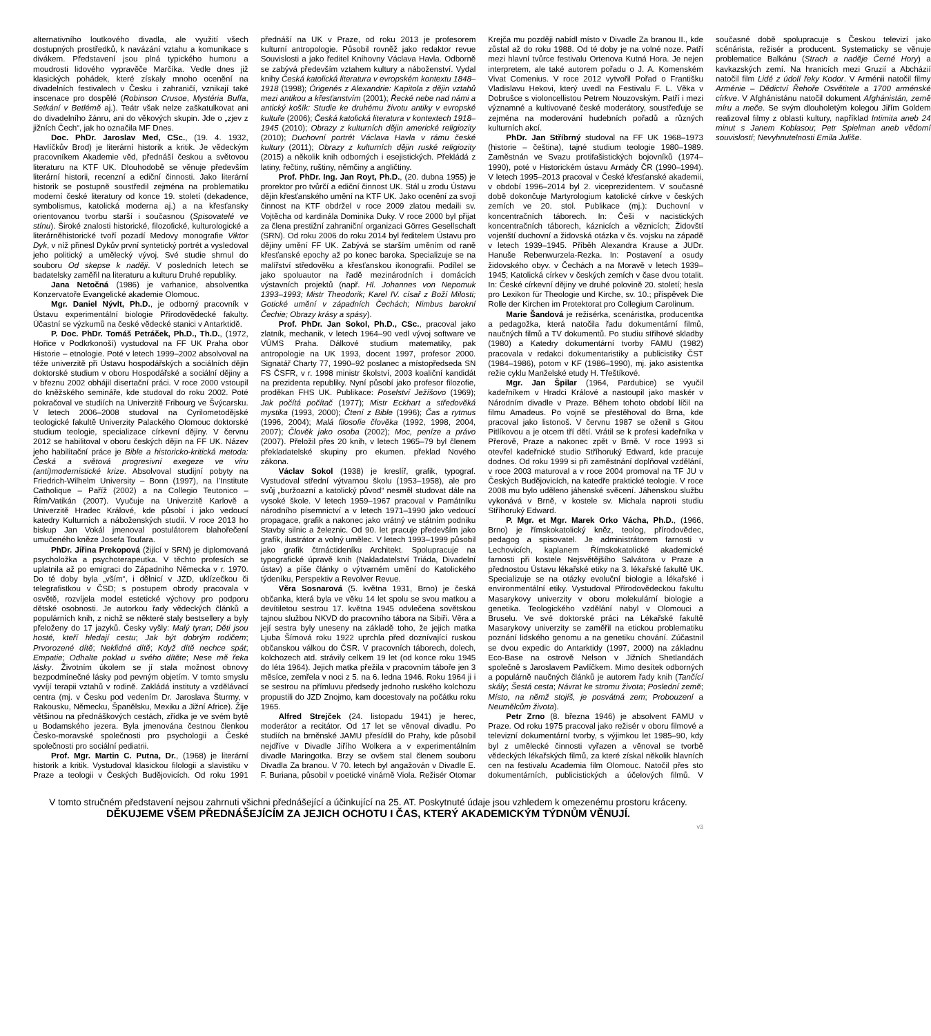alternativního loutkového divadla, ale využití všech dostupných prostředků, k navázání vztahu a komunikace s divákem. Představení jsou plná typického humoru a moudrosti lidového vypravěče Marčíka. Vedle dnes již klasických pohádek, které získaly mnoho ocenění na divadelních festivalech v Česku i zahraničí, vznikají také inscenace pro dospělé (Robinson Crusoe, Mystéria Buffa, Setkání v Betlémě aj.). Teátr však nelze zaškatulkovat ani do divadelního žánru, ani do věkových skupin. Jde o „zjev z jižních Čech“, jak ho označila MF Dnes.
Doc. PhDr. Jaroslav Med, CSc., (19. 4. 1932, Havlíčkův Brod) je literární historik a kritik. Je vědeckým pracovníkem Akademie věd, přednáší českou a světovou literaturu na KTF UK. Dlouhodobě se věnuje především literární historii, recenzní a ediční činnosti. Jako literární historik se postupně soustředil zejména na problematiku moderní české literatury od konce 19. století (dekadence, symbolismus, katolická moderna aj.) a na křesťansky orientovanou tvorbu starší i současnou (Spisovatelé ve stínu). Široké znalosti historické, filozofické, kulturologické a literárněhistorické tvoří pozadí Medovy monografie Viktor Dyk, v níž přinesl Dykův první syntetický portrét a vysledoval jeho politický a umělecký vývoj. Své studie shrnul do souboru Od skepse k naději. V posledních letech se badatelsky zaměřil na literaturu a kulturu Druhé republiky.
Jana Netočná (1986) je varhanice, absolventka Konzervatoře Evangelické akademie Olomouc.
Mgr. Daniel Nývlt, Ph.D., je odborný pracovník v Ústavu experimentální biologie Přírodovědecké fakulty. Účastní se výzkumů na české vědecké stanici v Antarktidě.
P. Doc. PhDr. Tomáš Petráček, Ph.D., Th.D., (1972, Hořice v Podkrkonoší) vystudoval na FF UK Praha obor Historie – etnologie. Poté v letech 1999–2002 absolvoval na téže univerzitě při Ústavu hospodářských a sociálních dějin doktorské studium v oboru Hospodářské a sociální dějiny a v březnu 2002 obhájil disertační práci. V roce 2000 vstoupil do kněžského semináře, kde studoval do roku 2002. Poté pokračoval ve studiích na Univerzitě Fribourg ve Švýcarsku. V letech 2006–2008 studoval na Cyrilometodějské teologické fakultě Univerzity Palackého Olomouc doktorské studium teologie, specializace církevní dějiny. V červnu 2012 se habilitoval v oboru českých dějin na FF UK. Název jeho habilitační práce je Bible a historicko-kritická metoda: Česká a světová progresivní exegeze ve víru (anti)modernistické krize. Absolvoval studijní pobyty na Friedrich-Wilhelm University – Bonn (1997), na l’Institute Catholique – Paříž (2002) a na Collegio Teutonico – Řím/Vatikán (2007). Vyučuje na Univerzitě Karlově a Univerzitě Hradec Králové, kde působí i jako vedoucí katedry Kulturních a náboženských studií. V roce 2013 ho biskup Jan Vokál jmenoval postulátorem blahořečení umučeného kněze Josefa Toufara.
PhDr. Jiřina Prekopová (žijící v SRN) je diplomovaná psycholožka a psychoterapeutka. V těchto profesích se uplatnila až po emigraci do Západního Německa v r. 1970. Do té doby byla „vším“, i dělnicí v JZD, uklízečkou či telegrafistkou v ČSD; s postupem obrody pracovala v osvětě, rozvíjela model estetické výchovy pro podporu dětské osobnosti. Je autorkou řady vědeckých článků a populárních knih, z nichž se některé staly bestsellery a byly přeloženy do 17 jazyků. Česky vyšly: Malý tyran; Děti jsou hosté, kteří hledají cestu; Jak být dobrým rodičem; Prvorozené dítě; Neklidné dítě; Když dítě nechce spát; Empatie; Odhalte poklad u svého dítěte; Nese mě řeka lásky. Životním úkolem se jí stala možnost obnovy bezpodmínečné lásky pod pevným objetím. V tomto smyslu vyvíjí terapii vztahů v rodině. Zakládá instituty a vzdělávací centra (mj. v Česku pod vedením Dr. Jaroslava Šturmy, v Rakousku, Německu, Španělsku, Mexiku a Jižní Africe). Žije většinou na přednáškových cestách, zřídka je ve svém bytě u Bodamského jezera. Byla jmenována čestnou členkou Česko-moravské společnosti pro psychologii a České společnosti pro sociální pediatrii.
Prof. Mgr. Martin C. Putna, Dr., (1968) je literární historik a kritik. Vystudoval klasickou filologii a slavistiku v Praze a teologii v Českých Budějovicích. Od roku 1991 přednáší na UK v Praze, od roku 2013 je profesorem kulturní antropologie. Působil rovněž jako redaktor revue Souvislosti a jako ředitel Knihovny Václava Havla. Odborně se zabývá především vztahem kultury a náboženství. Vydal knihy Česká katolická literatura v evropském kontextu 1848–1918 (1998); Órigenés z Alexandrie: Kapitola z dějin vztahů mezi antikou a křesťanstvím (2001); Řecké nebe nad námi a antický košík: Studie ke druhému životu antiky v evropské kultuře (2006); Česká katolická literatura v kontextech 1918–1945 (2010); Obrazy z kulturních dějin americké religiozity (2010); Duchovní portrét Václava Havla v rámu české kultury (2011); Obrazy z kulturních dějin ruské religiozity (2015) a několik knih odborných i esejistických. Překládá z latiny, řečtiny, ruštiny, němčiny a angličtiny.
Prof. PhDr. Ing. Jan Royt, Ph.D., (20. dubna 1955) je prorektor pro tvůrčí a ediční činnost UK. Stál u zrodu Ústavu dějin křesťanského umění na KTF UK. Jako ocenění za svoji činnost na KTF obdržel v roce 2009 zlatou medaili sv. Vojtěcha od kardinála Dominika Duky. V roce 2000 byl přijat za člena prestižní zahraniční organizaci Görres Gesellschaft (SRN). Od roku 2006 do roku 2014 byl ředitelem Ústavu pro dějiny umění FF UK. Zabývá se starším uměním od raně křesťanské epochy až po konec baroka. Specializuje se na malířství středověku a křesťanskou ikonografii. Podílel se jako spoluautor na řadě mezinárodních i domácích výstavních projektů (např. Hl. Johannes von Nepomuk 1393–1993; Mistr Theodorik; Karel IV. císař z Boží Milosti; Gotické umění v západních Čechách; Nimbus barokní Čechie; Obrazy krásy a spásy).
Prof. PhDr. Jan Sokol, Ph.D., CSc., pracoval jako zlatník, mechanik, v letech 1964–90 vedl vývoj software ve VÚMS Praha. Dálkové studium matematiky, pak antropologie na UK 1993, docent 1997, profesor 2000. Signatář Charty 77, 1990–92 poslanec a místopředseda SN FS ČSFR, v r. 1998 ministr školství, 2003 koaliční kandidát na prezidenta republiky. Nyní působí jako profesor filozofie, proděkan FHS UK. Publikace: Poselství Ježíšovo (1969); Jak počítá počítač (1977); Mistr Eckhart a středověká mystika (1993, 2000); Čtení z Bible (1996); Čas a rytmus (1996, 2004); Malá filosofie člověka (1992, 1998, 2004, 2007); Člověk jako osoba (2002); Moc, peníze a právo (2007). Přeložil přes 20 knih, v letech 1965–79 byl členem překladatelské skupiny pro ekumen. překlad Nového zákona.
Václav Sokol (1938) je kreslíř, grafik, typograf. Vystudoval střední výtvarnou školu (1953–1958), ale pro svůj „buržoazní a katolický původ“ nesměl studovat dále na vysoké škole. V letech 1959–1967 pracoval v Památníku národního písemnictví a v letech 1971–1990 jako vedoucí propagace, grafik a nakonec jako vrátný ve státním podniku Stavby silnic a železnic. Od 90. let pracuje především jako grafik, ilustrátor a volný umělec. V letech 1993–1999 působil jako grafik čtrnáctideníku Architekt. Spolupracuje na typografické úpravě knih (Nakladatelství Triáda, Divadelní ústav) a píše články o výtvarném umění do Katolického týdeníku, Perspektiv a Revolver Revue.
Věra Sosnarová (5. května 1931, Brno) je česká občanka, která byla ve věku 14 let spolu se svou matkou a devítiletou sestrou 17. května 1945 odvlečena sovětskou tajnou službou NKVD do pracovního tábora na Sibiři. Věra a její sestra byly uneseny na základě toho, že jejich matka Ljuba Šímová roku 1922 uprchla před doznívající ruskou občanskou válkou do ČSR. V pracovních táborech, dolech, kolchozech atd. strávily celkem 19 let (od konce roku 1945 do léta 1964). Jejich matka přežila v pracovním táboře jen 3 měsíce, zemřela v noci z 5. na 6. ledna 1946. Roku 1964 ji i se sestrou na přímluvu předsedy jednoho ruského kolchozu propustili do JZD Znojmo, kam docestovaly na počátku roku 1965.
Alfred Strejček (24. listopadu 1941) je herec, moderátor a recitátor. Od 17 let se věnoval divadlu. Po studiích na brněnské JAMU přesídlil do Prahy, kde působil nejdříve v Divadle Jiřího Wolkera a v experimentálním divadle Maringotka. Brzy se ovšem stal členem souboru Divadla Za branou. V 70. letech byl angažován v Divadle E. F. Buriana, působil v poetické vinárně Viola. Režisér Otomar Krejča mu později nabídl místo v Divadle Za branou II., kde zůstal až do roku 1988. Od té doby je na volné noze. Patří mezi hlavní tvůrce festivalu Ortenova Kutná Hora. Je nejen interpretem, ale také autorem pořadu o J. A. Komenském Vivat Comenius. V roce 2012 vytvořil Pořad o Františku Vladislavu Hekovi, který uvedl na Festivalu F. L. Věka v Dobrušce s violoncellistou Petrem Nouzovským. Patří i mezi významné a kultivované české moderátory, soustřeďuje se zejména na moderování hudebních pořadů a různých kulturních akcí.
PhDr. Jan Stříbrný studoval na FF UK 1968–1973 (historie – čeština), tajné studium teologie 1980–1989. Zaměstnán ve Svazu protifašistických bojovníků (1974–1990), poté v Historickém ústavu Armády ČR (1990–1994). V letech 1995–2013 pracoval v České křesťanské akademii, v období 1996–2014 byl 2. viceprezidentem. V současné době dokončuje Martyrologium katolické církve v českých zemích ve 20. stol. Publikace (mj.): Duchovní v koncentračních táborech. In: Češi v nacistických koncentračních táborech, káznicích a věznicích; Židovští vojenští duchovní a židovská otázka v čs. vojsku na západě v letech 1939–1945. Příběh Alexandra Krause a JUDr. Hanuše Rebenwurzela-Rezka. In: Postavení a osudy židovského obyv. v Čechách a na Moravě v letech 1939–1945; Katolická církev v českých zemích v čase dvou totalit. In: České církevní dějiny ve druhé polovině 20. století; hesla pro Lexikon für Theologie und Kirche, sv. 10.; příspěvek Die Rolle der Kirchen im Protektorat pro Collegium Carolinum.
Marie Šandová je režisérka, scenáristka, producentka a pedagožka, která natočila řadu dokumentární filmů, naučných filmů a TV dokumentů. Po studiu střihové skladby (1980) a Katedry dokumentární tvorby FAMU (1982) pracovala v redakci dokumentaristiky a publicistiky ČST (1984–1986), potom v KF (1986–1990), mj. jako asistentka režie cyklu Manželské etudy H. Třeštíkové.
Mgr. Jan Špilar (1964, Pardubice) se vyučil kadeřníkem v Hradci Králové a nastoupil jako maskér v Národním divadle v Praze. Během tohoto období líčil na filmu Amadeus. Po vojně se přestěhoval do Brna, kde pracoval jako listonoš. V červnu 1987 se oženil s Gitou Pitlíkovou a je otcem tří dětí. Vrátil se k profesi kadeřníka v Přerově, Praze a nakonec zpět v Brně. V roce 1993 si otevřel kadeřnické studio Stříhoruký Edward, kde pracuje dodnes. Od roku 1999 si při zaměstnání doplňoval vzdělání, v roce 2003 maturoval a v roce 2004 promoval na TF JU v Českých Budějovicích, na katedře praktické teologie. V roce 2008 mu bylo uděleno jáhenské svěcení. Jáhenskou službu vykonává v Brně, v kostele sv. Michala naproti studiu Stříhoruký Edward.
P. Mgr. et Mgr. Marek Orko Vácha, Ph.D., (1966, Brno) je římskokatolický kněz, teolog, přírodovědec, pedagog a spisovatel. Je administrátorem farnosti v Lechovicích, kaplanem Římskokatolické akademické farnosti při kostele Nejsvětějšího Salvátora v Praze a přednostou Ústavu lékařské etiky na 3. lékařské fakultě UK. Specializuje se na otázky evoluční biologie a lékařské i environmentální etiky. Vystudoval Přírodovědeckou fakultu Masarykovy univerzity v oboru molekulární biologie a genetika. Teologického vzdělání nabyl v Olomouci a Bruselu. Ve své doktorské práci na Lékařské fakultě Masarykovy univerzity se zaměřil na etickou problematiku poznání lidského genomu a na genetiku chování. Zúčastnil se dvou expedic do Antarktidy (1997, 2000) na základnu Eco-Base na ostrově Nelson v Jižních Shetlandách společně s Jaroslavem Pavlíčkem. Mimo desítek odborných a populárně naučných článků je autorem řady knih (Tančící skály; Šestá cesta; Návrat ke stromu života; Poslední země; Místo, na němž stojíš, je posvátná zem; Probouzení a Neumělcům života).
Petr Zrno (8. března 1946) je absolvent FAMU v Praze. Od roku 1975 pracoval jako režisér v oboru filmové a televizní dokumentární tvorby, s výjimkou let 1985–90, kdy byl z umělecké činnosti vyřazen a věnoval se tvorbě vědeckých lékařských filmů, za které získal několik hlavních cen na festivalu Academia film Olomouc. Natočil přes sto dokumentárních, publicistických a účelových filmů. V současné době spolupracuje s Českou televizí jako scénárista, režisér a producent. Systematicky se věnuje problematice Balkánu (Strach a naděje Černé Hory) a kavkazských zemí. Na hranicích mezi Gruzií a Abcházií natočil film Lidé z údolí řeky Kodor. V Arménii natočil filmy Arménie – Dědictví Řehoře Osvětitele a 1700 arménské církve. V Afghánistánu natočil dokument Afghánistán, země míru a meče. Se svým dlouholetým kolegou Jiřím Goldem realizoval filmy z oblasti kultury, například Intimita aneb 24 minut s Janem Koblasou; Petr Spielman aneb vědomí souvislostí; Nevyhnutelnosti Emila Juliše.
V tomto stručném představení nejsou zahrnuti všichni přednášející a účinkující na 25. AT. Poskytnuté údaje jsou vzhledem k omezenému prostoru kráceny.
DĚKUJEME VŠEM PŘEDNÁŠEJÍCÍM ZA JEJICH OCHOTU I ČAS, KTERÝ AKADEMICKÝM TÝDNŮM VĚNUJÍ.
v3